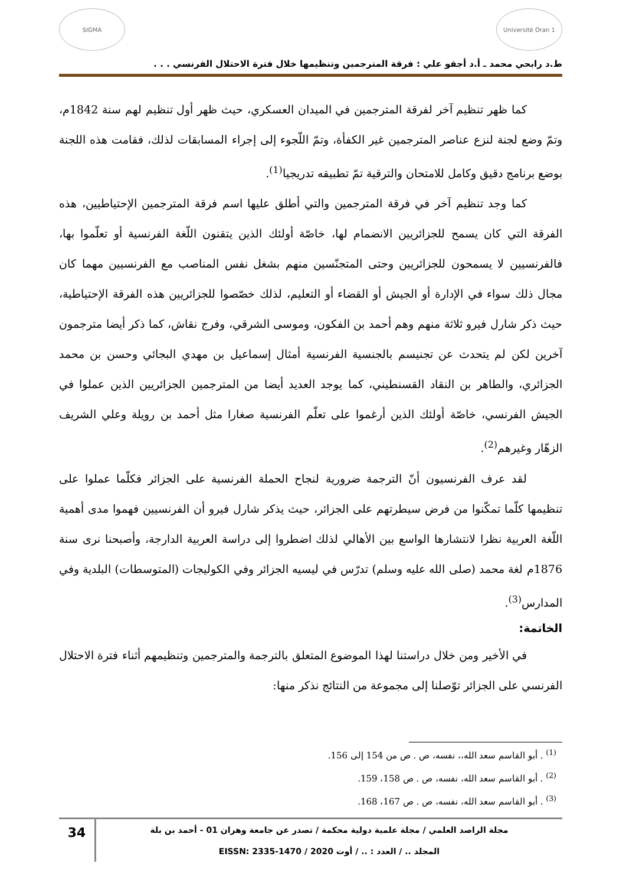Université Oran 1 SIGMA
ط.د رابحي محمد ـ أ.د أجقو علي : فرقة المترجمين وتنظيمها خلال فترة الاحتلال الفرنسي . . .
كما ظهر تنظيم آخر لفرقة المترجمين في الميدان العسكري، حيث ظهر أول تنظيم لهم سنة 1842م، وتمّ وضع لجنة لنزع عناصر المترجمين غير الكفأة، وتمّ اللّجوء إلى إجراء المسابقات لذلك، فقامت هذه اللجنة بوضع برنامج دقيق وكامل للامتحان والترقية تمّ تطبيقه تدريجيا<sup>(1)</sup>.
كما وجد تنظيم آخر في فرقة المترجمين والتي أطلق عليها اسم فرقة المترجمين الإحتياطيين، هذه الفرقة التي كان يسمح للجزائريين الانضمام لها، خاصّة أولئك الذين يتقنون اللّغة الفرنسية أو تعلّموا بها، فالفرنسيين لا يسمحون للجزائريين وحتى المتجنّسين منهم بشغل نفس المناصب مع الفرنسيين مهما كان مجال ذلك سواء في الإدارة أو الجيش أو القضاء أو التعليم، لذلك خصّصوا للجزائريين هذه الفرقة الإحتياطية، حيث ذكر شارل فيرو ثلاثة منهم وهم أحمد بن الفكون، وموسى الشرقي، وفرج نقاش، كما ذكر أيضا مترجمون آخرين لكن لم يتحدث عن تجنيسم بالجنسية الفرنسية أمثال إسماعيل بن مهدي البجائي وحسن بن محمد الجزائري، والطاهر بن النقاد القسنطيني، كما يوجد العديد أيضا من المترجمين الجزائريين الذين عملوا في الجيش الفرنسي، خاصّة أولئك الذين أرغموا على تعلّم الفرنسية صغارا مثل أحمد بن رويلة وعلي الشريف الزهّار وغيرهم<sup>(2)</sup>.
لقد عرف الفرنسيون أنّ الترجمة ضرورية لنجاح الحملة الفرنسية على الجزائر فكلّما عملوا على تنظيمها كلّما تمكّنوا من فرض سيطرتهم على الجزائر، حيث يذكر شارل فيرو أن الفرنسيين فهموا مدى أهمية اللّغة العربية نظرا لانتشارها الواسع بين الأهالي لذلك اضطروا إلى دراسة العربية الدارجة، وأصبحنا نرى سنة 1876م لغة محمد (صلى الله عليه وسلم) تدرّس في ليسيه الجزائر وفي الكوليجات (المتوسطات) البلدية وفي المدارس<sup>(3)</sup>.
الخاتمة:
في الأخير ومن خلال دراستنا لهذا الموضوع المتعلق بالترجمة والمترجمين وتنظيمهم أثناء فترة الاحتلال الفرنسي على الجزائر توّصلنا إلى مجموعة من النتائج نذكر منها:
<sup>(1)</sup> . أبو القاسم سعد الله،، نفسه، ص . ص من 154 إلى 156.
<sup>(2)</sup> . أبو القاسم سعد الله، نفسه، ص . ص 158، 159.
<sup>(3)</sup> . أبو القاسم سعد الله، نفسه، ص . ص 167، 168.
مجلة الراصد العلمي / مجلة علمية دولية محكمة / تصدر عن جامعة وهران 01 - أحمد بن بلة
المجلد .. / العدد : .. / أوت 2020 / EISSN: 2335-1470
34